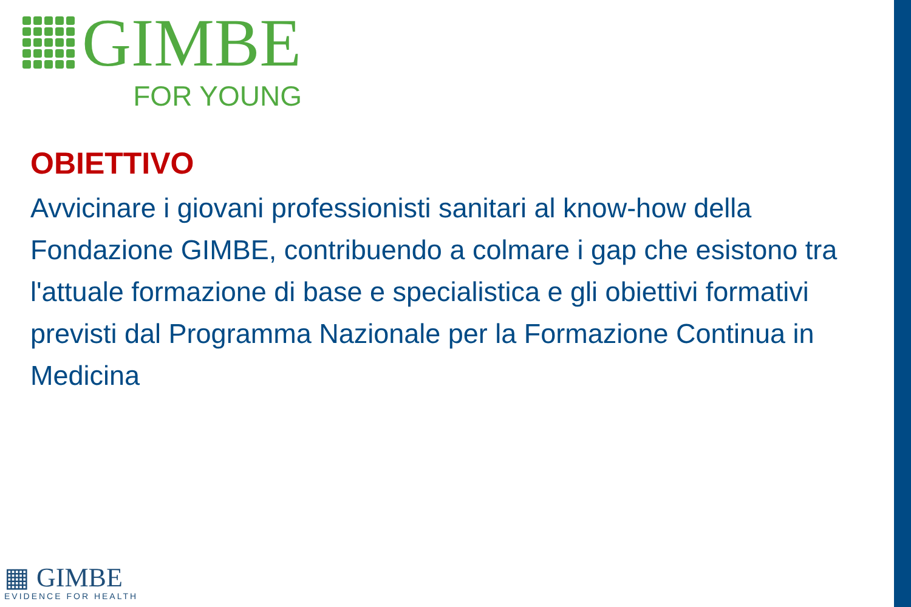GIMBE
FOR YOUNG
OBIETTIVO
Avvicinare i giovani professionisti sanitari al know-how della Fondazione GIMBE, contribuendo a colmare i gap che esistono tra l'attuale formazione di base e specialistica e gli obiettivi formativi previsti dal Programma Nazionale per la Formazione Continua in Medicina
▦ GIMBE
EVIDENCE FOR HEALTH